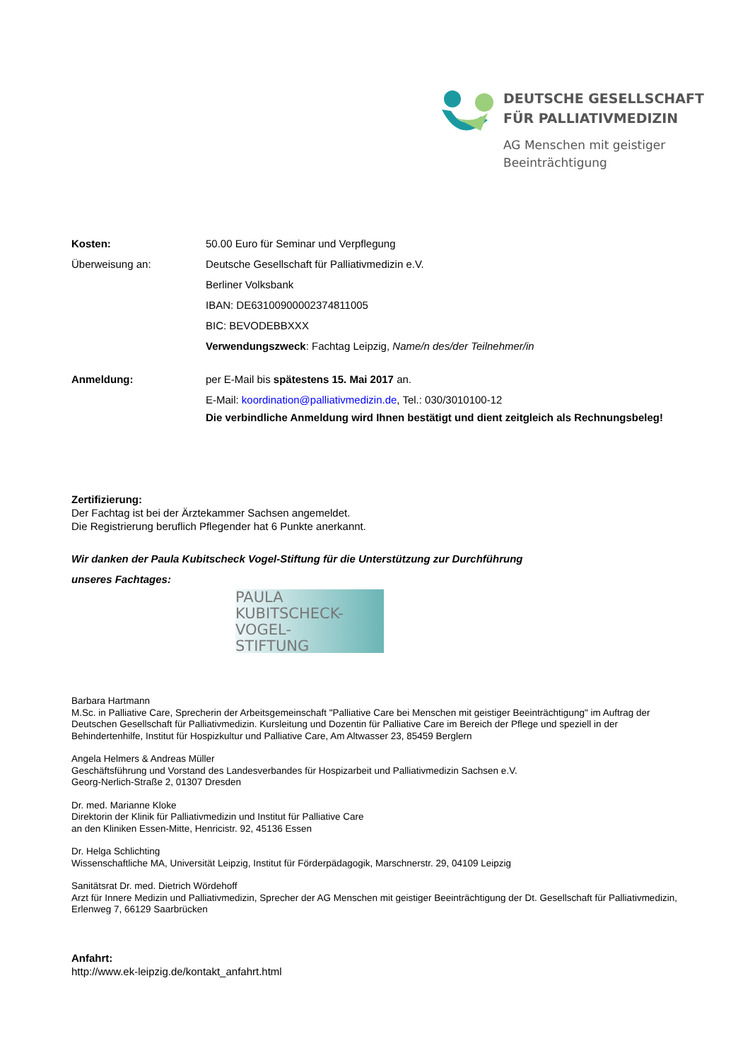DEUTSCHE GESELLSCHAFT
FÜR PALLIATIVMEDIZIN
AG Menschen mit geistiger
Beeinträchtigung
Kosten: 50.00 Euro für Seminar und Verpflegung
Überweisung an: Deutsche Gesellschaft für Palliativmedizin e.V.
Berliner Volksbank
IBAN: DE63100900002374811005
BIC: BEVODEBBXXX
Verwendungszweck: Fachtag Leipzig, Name/n des/der Teilnehmer/in
Anmeldung: per E-Mail bis spätestens 15. Mai 2017 an.
E-Mail: koordination@palliativmedizin.de, Tel.: 030/3010100-12
Die verbindliche Anmeldung wird Ihnen bestätigt und dient zeitgleich als Rechnungsbeleg!
Zertifizierung:
Der Fachtag ist bei der Ärztekammer Sachsen angemeldet.
Die Registrierung beruflich Pflegender hat 6 Punkte anerkannt.
Wir danken der Paula Kubitscheck Vogel-Stiftung für die Unterstützung zur Durchführung
unseres Fachtages:
PAULA
KUBITSCHECK-
VOGEL-
STIFTUNG
Barbara Hartmann
M.Sc. in Palliative Care, Sprecherin der Arbeitsgemeinschaft "Palliative Care bei Menschen mit geistiger Beeinträchtigung" im Auftrag der Deutschen Gesellschaft für Palliativmedizin. Kursleitung und Dozentin für Palliative Care im Bereich der Pflege und speziell in der Behindertenhilfe, Institut für Hospizkultur und Palliative Care, Am Altwasser 23, 85459 Berglern
Angela Helmers & Andreas Müller
Geschäftsführung und Vorstand des Landesverbandes für Hospizarbeit und Palliativmedizin Sachsen e.V.
Georg-Nerlich-Straße 2, 01307 Dresden
Dr. med. Marianne Kloke
Direktorin der Klinik für Palliativmedizin und Institut für Palliative Care
an den Kliniken Essen-Mitte, Henricistr. 92, 45136 Essen
Dr. Helga Schlichting
Wissenschaftliche MA, Universität Leipzig, Institut für Förderpädagogik, Marschnerstr. 29, 04109 Leipzig
Sanitätsrat Dr. med. Dietrich Wördehoff
Arzt für Innere Medizin und Palliativmedizin, Sprecher der AG Menschen mit geistiger Beeinträchtigung der Dt. Gesellschaft für Palliativmedizin, Erlenweg 7, 66129 Saarbrücken
Anfahrt:
http://www.ek-leipzig.de/kontakt_anfahrt.html